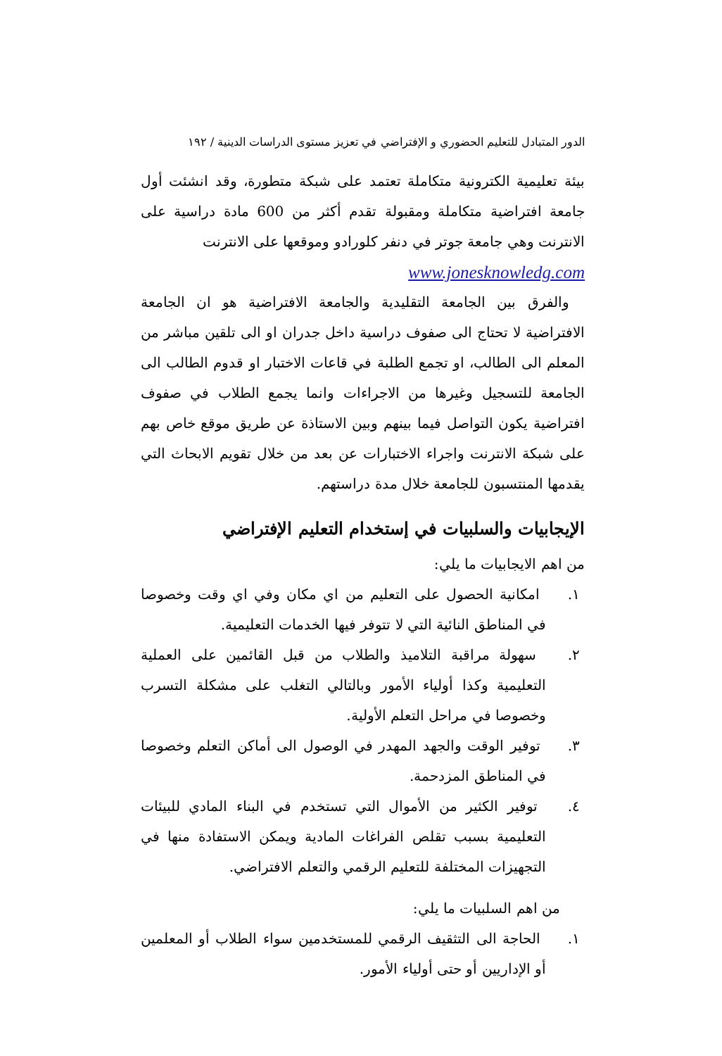الدور المتبادل للتعليم الحضوري و الإفتراضي في تعزيز مستوى الدراسات الدينية / ١٩٢
بيئة تعليمية الكترونية متكاملة تعتمد على شبكة متطورة، وقد انشئت أول جامعة افتراضية متكاملة ومقبولة تقدم أكثر من 600 مادة دراسية على الانترنت وهي جامعة جوتر في دنفر كلورادو وموقعها على الانترنت
www.jonesknowledg.com
والفرق بين الجامعة التقليدية والجامعة الافتراضية هو ان الجامعة الافتراضية لا تحتاج الى صفوف دراسية داخل جدران او الى تلقين مباشر من المعلم الى الطالب، او تجمع الطلبة في قاعات الاختبار او قدوم الطالب الى الجامعة للتسجيل وغيرها من الاجراءات وانما يجمع الطلاب في صفوف افتراضية يكون التواصل فيما بينهم وبين الاستاذة عن طريق موقع خاص بهم على شبكة الانترنت واجراء الاختبارات عن بعد من خلال تقويم الابحاث التي يقدمها المنتسبون للجامعة خلال مدة دراستهم.
الإيجابيات والسلبيات في إستخدام التعليم الإفتراضي
من اهم الايجابيات ما يلي:
١. امكانية الحصول على التعليم من اي مكان وفي اي وقت وخصوصا في المناطق النائية التي لا تتوفر فيها الخدمات التعليمية.
٢. سهولة مراقبة التلاميذ والطلاب من قبل القائمين على العملية التعليمية وكذا أولياء الأمور وبالتالي التغلب على مشكلة التسرب وخصوصا في مراحل التعلم الأولية.
٣. توفير الوقت والجهد المهدر في الوصول الى أماكن التعلم وخصوصا في المناطق المزدحمة.
٤. توفير الكثير من الأموال التي تستخدم في البناء المادي للبيئات التعليمية بسبب تقلص الفراغات المادية ويمكن الاستفادة منها في التجهيزات المختلفة للتعليم الرقمي والتعلم الافتراضي.
من اهم السلبيات ما يلي:
١. الحاجة الى التثقيف الرقمي للمستخدمين سواء الطلاب أو المعلمين أو الإداريين أو حتى أولياء الأمور.